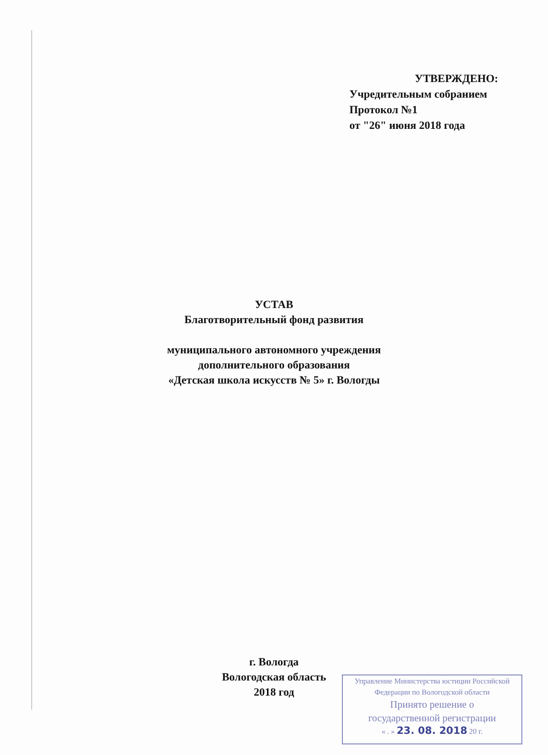УТВЕРЖДЕНО:
Учредительным собранием
Протокол №1
от "26" июня 2018 года
УСТАВ
Благотворительный фонд развития
муниципального автономного учреждения
дополнительного образования
«Детская школа искусств № 5» г. Вологды
г. Вологда
Вологодская область
2018 год
Управление Министерства юстиции Российской
Федерации по Вологодской области
Принято решение о
государственной регистрации
« . » 23. 08. 2018 20 г.